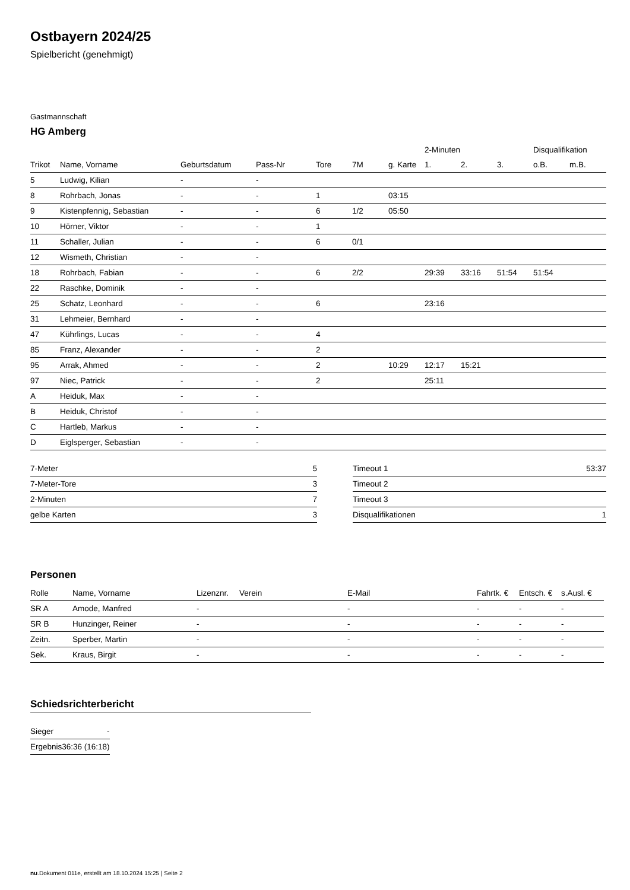Ostbayern 2024/25
Spielbericht (genehmigt)
Gastmannschaft
HG Amberg
| | | | | | | | 2-Minuten | | | Disqualifikation | |
| --- | --- | --- | --- | --- | --- | --- | --- | --- | --- | --- | --- |
| Trikot | Name, Vorname | Geburtsdatum | Pass-Nr | Tore | 7M | g. Karte | 1. | 2. | 3. | o.B. | m.B. |
| 5 | Ludwig, Kilian | - | - | | | | | | | | |
| 8 | Rohrbach, Jonas | - | - | 1 | | 03:15 | | | | | |
| 9 | Kistenpfennig, Sebastian | - | - | 6 | 1/2 | 05:50 | | | | | |
| 10 | Hörner, Viktor | - | - | 1 | | | | | | | |
| 11 | Schaller, Julian | - | - | 6 | 0/1 | | | | | | |
| 12 | Wismeth, Christian | - | - | | | | | | | | |
| 18 | Rohrbach, Fabian | - | - | 6 | 2/2 | | 29:39 | 33:16 | 51:54 | 51:54 | |
| 22 | Raschke, Dominik | - | - | | | | | | | | |
| 25 | Schatz, Leonhard | - | - | 6 | | | 23:16 | | | | |
| 31 | Lehmeier, Bernhard | - | - | | | | | | | | |
| 47 | Kührlings, Lucas | - | - | 4 | | | | | | | |
| 85 | Franz, Alexander | - | - | 2 | | | | | | | |
| 95 | Arrak, Ahmed | - | - | 2 | | 10:29 | 12:17 | 15:21 | | | |
| 97 | Niec, Patrick | - | - | 2 | | | 25:11 | | | | |
| A | Heiduk, Max | - | - | | | | | | | | |
| B | Heiduk, Christof | - | - | | | | | | | | |
| C | Hartleb, Markus | - | - | | | | | | | | |
| D | Eiglsperger, Sebastian | - | - | | | | | | | | |
| 7-Meter | 5 |
| 7-Meter-Tore | 3 |
| 2-Minuten | 7 |
| gelbe Karten | 3 |
| Timeout 1 | 53:37 |
| Timeout 2 | |
| Timeout 3 | |
| Disqualifikationen | 1 |
Personen
| Rolle | Name, Vorname | Lizenznr. | Verein | E-Mail | Fahrtk. € | Entsch. € | s.Ausl. € |
| --- | --- | --- | --- | --- | --- | --- | --- |
| SR A | Amode, Manfred | - | | - | - | - | - |
| SR B | Hunzinger, Reiner | - | | - | - | - | - |
| Zeitn. | Sperber, Martin | - | | - | - | - | - |
| Sek. | Kraus, Birgit | - | | - | - | - | - |
Schiedsrichterbericht
| Sieger | - |
| Ergebnis | 36:36 (16:18) |
nu.Dokument 011e, erstellt am 18.10.2024 15:25 | Seite 2